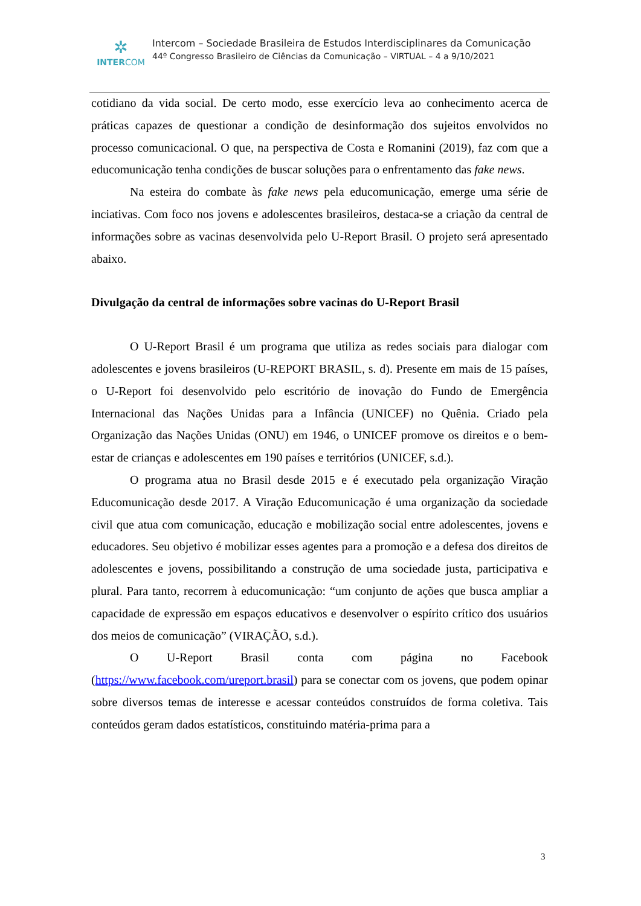✲
INTERCOM
Intercom – Sociedade Brasileira de Estudos Interdisciplinares da Comunicação
44º Congresso Brasileiro de Ciências da Comunicação – VIRTUAL – 4 a 9/10/2021
cotidiano da vida social. De certo modo, esse exercício leva ao conhecimento acerca de práticas capazes de questionar a condição de desinformação dos sujeitos envolvidos no processo comunicacional. O que, na perspectiva de Costa e Romanini (2019), faz com que a educomunicação tenha condições de buscar soluções para o enfrentamento das fake news.
Na esteira do combate às fake news pela educomunicação, emerge uma série de inciativas. Com foco nos jovens e adolescentes brasileiros, destaca-se a criação da central de informações sobre as vacinas desenvolvida pelo U-Report Brasil. O projeto será apresentado abaixo.
Divulgação da central de informações sobre vacinas do U-Report Brasil
O U-Report Brasil é um programa que utiliza as redes sociais para dialogar com adolescentes e jovens brasileiros (U-REPORT BRASIL, s. d). Presente em mais de 15 países, o U-Report foi desenvolvido pelo escritório de inovação do Fundo de Emergência Internacional das Nações Unidas para a Infância (UNICEF) no Quênia. Criado pela Organização das Nações Unidas (ONU) em 1946, o UNICEF promove os direitos e o bem-estar de crianças e adolescentes em 190 países e territórios (UNICEF, s.d.).
O programa atua no Brasil desde 2015 e é executado pela organização Viração Educomunicação desde 2017. A Viração Educomunicação é uma organização da sociedade civil que atua com comunicação, educação e mobilização social entre adolescentes, jovens e educadores. Seu objetivo é mobilizar esses agentes para a promoção e a defesa dos direitos de adolescentes e jovens, possibilitando a construção de uma sociedade justa, participativa e plural. Para tanto, recorrem à educomunicação: “um conjunto de ações que busca ampliar a capacidade de expressão em espaços educativos e desenvolver o espírito crítico dos usuários dos meios de comunicação” (VIRAÇÃO, s.d.).
O U-Report Brasil conta com página no Facebook (https://www.facebook.com/ureport.brasil) para se conectar com os jovens, que podem opinar sobre diversos temas de interesse e acessar conteúdos construídos de forma coletiva. Tais conteúdos geram dados estatísticos, constituindo matéria-prima para a
3